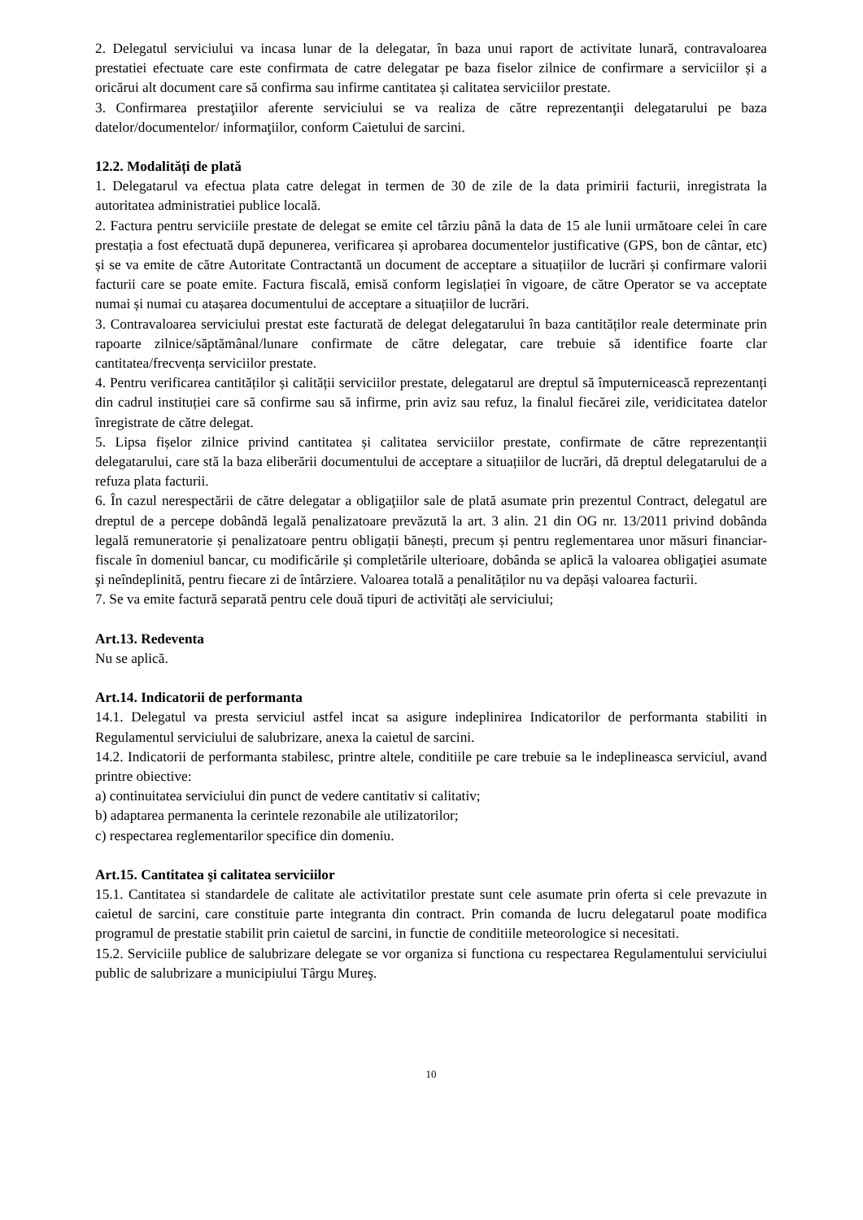2. Delegatul serviciului va incasa lunar de la delegatar, în baza unui raport de activitate lunară, contravaloarea prestatiei efectuate care este confirmata de catre delegatar pe baza fiselor zilnice de confirmare a serviciilor și a oricărui alt document care să confirma sau infirme cantitatea și calitatea serviciilor prestate.
3. Confirmarea prestaţiilor aferente serviciului se va realiza de către reprezentanţii delegatarului pe baza datelor/documentelor/ informaţiilor, conform Caietului de sarcini.
12.2. Modalități de plată
1. Delegatarul va efectua plata catre delegat in termen de 30 de zile de la data primirii facturii, inregistrata la autoritatea administratiei publice locală.
2. Factura pentru serviciile prestate de delegat se emite cel târziu până la data de 15 ale lunii următoare celei în care prestația a fost efectuată după depunerea, verificarea și aprobarea documentelor justificative (GPS, bon de cântar, etc) și se va emite de către Autoritate Contractantă un document de acceptare a situațiilor de lucrări și confirmare valorii facturii care se poate emite. Factura fiscală, emisă conform legislației în vigoare, de către Operator se va acceptate numai și numai cu atașarea documentului de acceptare a situațiilor de lucrări.
3. Contravaloarea serviciului prestat este facturată de delegat delegatarului în baza cantităților reale determinate prin rapoarte zilnice/săptămânal/lunare confirmate de către delegatar, care trebuie să identifice foarte clar cantitatea/frecvența serviciilor prestate.
4. Pentru verificarea cantităților și calității serviciilor prestate, delegatarul are dreptul să împuternicească reprezentanți din cadrul instituției care să confirme sau să infirme, prin aviz sau refuz, la finalul fiecărei zile, veridicitatea datelor înregistrate de către delegat.
5. Lipsa fișelor zilnice privind cantitatea și calitatea serviciilor prestate, confirmate de către reprezentanții delegatarului, care stă la baza eliberării documentului de acceptare a situațiilor de lucrări, dă dreptul delegatarului de a refuza plata facturii.
6. În cazul nerespectării de către delegatar a obligaţiilor sale de plată asumate prin prezentul Contract, delegatul are dreptul de a percepe dobândă legală penalizatoare prevăzută la art. 3 alin. 21 din OG nr. 13/2011 privind dobânda legală remuneratorie și penalizatoare pentru obligații bănești, precum și pentru reglementarea unor măsuri financiar-fiscale în domeniul bancar, cu modificările și completările ulterioare, dobânda se aplică la valoarea obligaţiei asumate şi neîndeplinită, pentru fiecare zi de întârziere. Valoarea totală a penalităților nu va depăși valoarea facturii.
7. Se va emite factură separată pentru cele două tipuri de activități ale serviciului;
Art.13. Redeventa
Nu se aplică.
Art.14. Indicatorii de performanta
14.1. Delegatul va presta serviciul astfel incat sa asigure indeplinirea Indicatorilor de performanta stabiliti in Regulamentul serviciului de salubrizare, anexa la caietul de sarcini.
14.2. Indicatorii de performanta stabilesc, printre altele, conditiile pe care trebuie sa le indeplineasca serviciul, avand printre obiective:
a) continuitatea serviciului din punct de vedere cantitativ si calitativ;
b) adaptarea permanenta la cerintele rezonabile ale utilizatorilor;
c) respectarea reglementarilor specifice din domeniu.
Art.15. Cantitatea şi calitatea serviciilor
15.1. Cantitatea si standardele de calitate ale activitatilor prestate sunt cele asumate prin oferta si cele prevazute in caietul de sarcini, care constituie parte integranta din contract. Prin comanda de lucru delegatarul poate modifica programul de prestatie stabilit prin caietul de sarcini, in functie de conditiile meteorologice si necesitati.
15.2. Serviciile publice de salubrizare delegate se vor organiza si functiona cu respectarea Regulamentului serviciului public de salubrizare a municipiului Târgu Mureş.
10